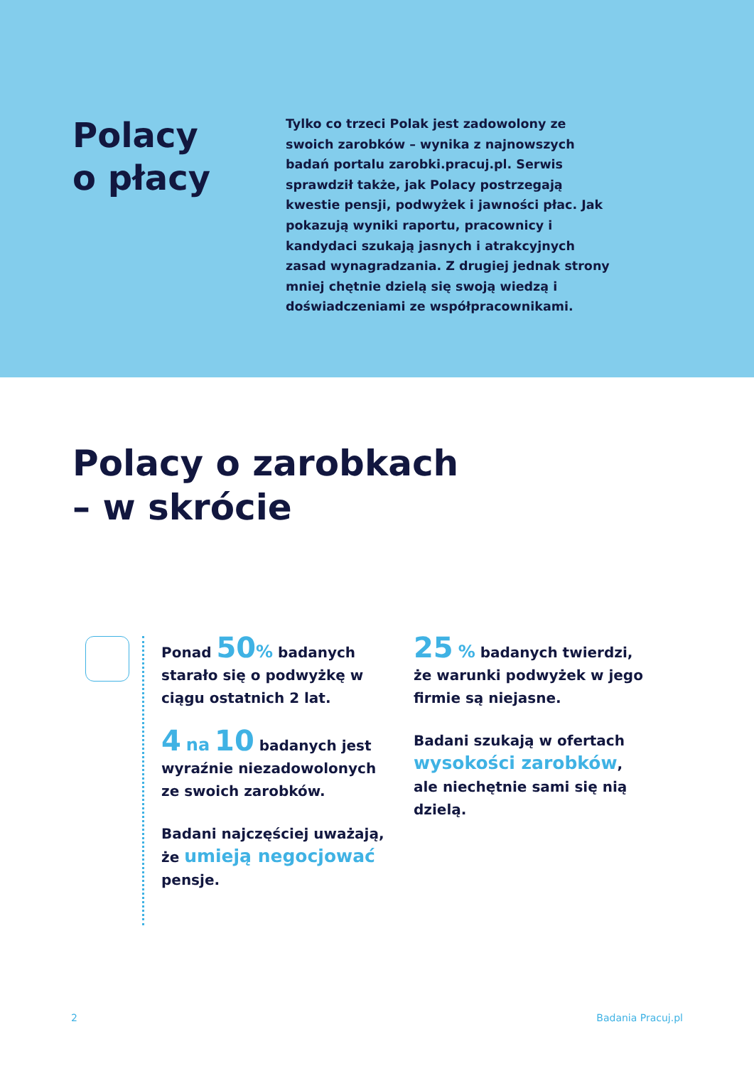Polacy
o płacy
Tylko co trzeci Polak jest zadowolony ze swoich zarobków – wynika z najnowszych badań portalu zarobki.pracuj.pl. Serwis sprawdził także, jak Polacy postrzegają kwestie pensji, podwyżek i jawności płac. Jak pokazują wyniki raportu, pracownicy i kandydaci szukają jasnych i atrakcyjnych zasad wynagradzania. Z drugiej jednak strony mniej chętnie dzielą się swoją wiedzą i doświadczeniami ze współpracownikami.
Polacy o zarobkach
– w skrócie
Ponad 50% badanych starało się o podwyżkę w ciągu ostatnich 2 lat.
4 na 10 badanych jest wyraźnie niezadowolonych ze swoich zarobków.
Badani najczęściej uważają, że umieją negocjować pensje.
25 % badanych twierdzi, że warunki podwyżek w jego firmie są niejasne.
Badani szukają w ofertach wysokości zarobków, ale niechętnie sami się nią dzielą.
2 Badania Pracuj.pl